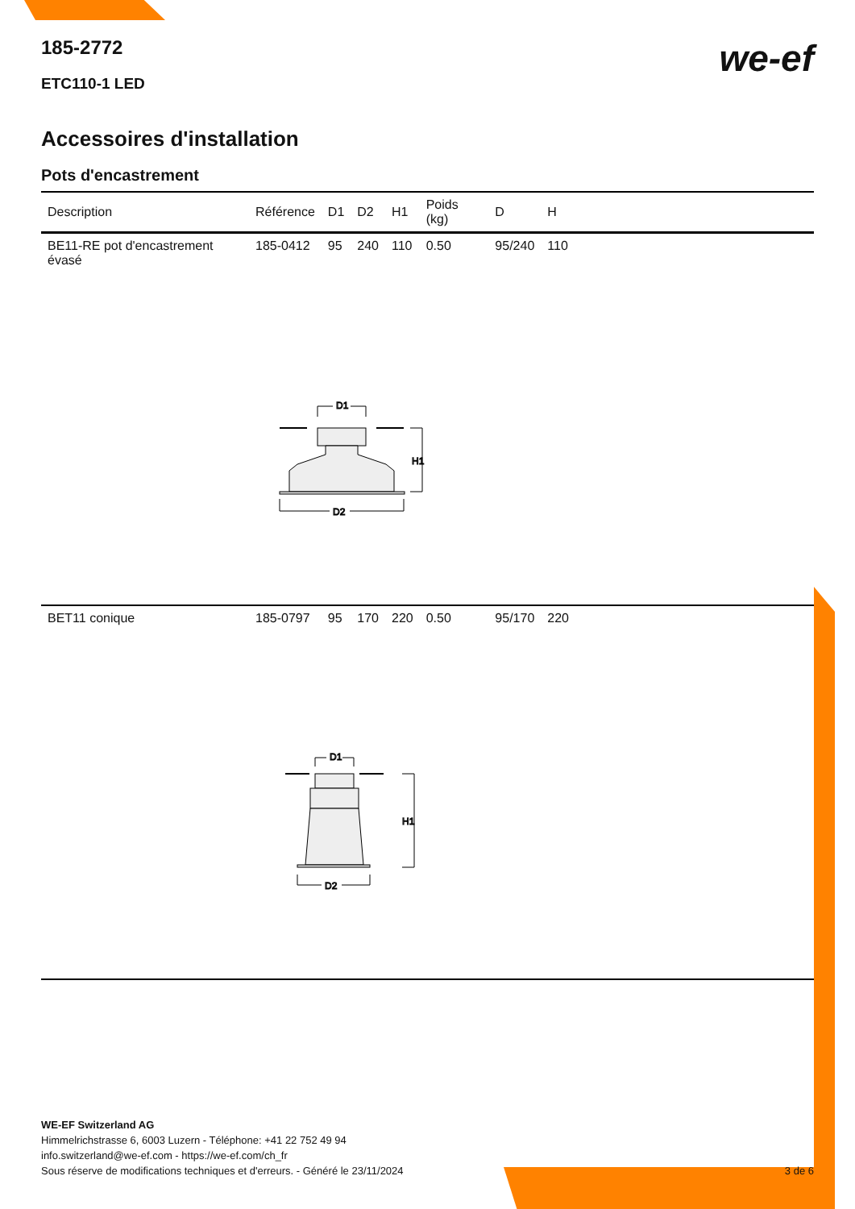185-2772
ETC110-1 LED
we-ef
Accessoires d'installation
Pots d'encastrement
| Description | Référence | D1 | D2 | H1 | Poids (kg) | D | H | |
| --- | --- | --- | --- | --- | --- | --- | --- | --- |
| BE11-RE pot d'encastrement évasé | 185-0412 | 95 | 240 | 110 | 0.50 | 95/240 | 110 | |
| D1 H1 D2 | | | | | | | | |
| BET11 conique | 185-0797 | 95 | 170 | 220 | 0.50 | 95/170 | 220 | |
| D1 H1 D2 | | | | | | | | |
WE-EF Switzerland AG
Himmelrichstrasse 6, 6003 Luzern - Téléphone: +41 22 752 49 94
info.switzerland@we-ef.com - https://we-ef.com/ch_fr
Sous réserve de modifications techniques et d'erreurs. - Généré le 23/11/2024 3 de 6